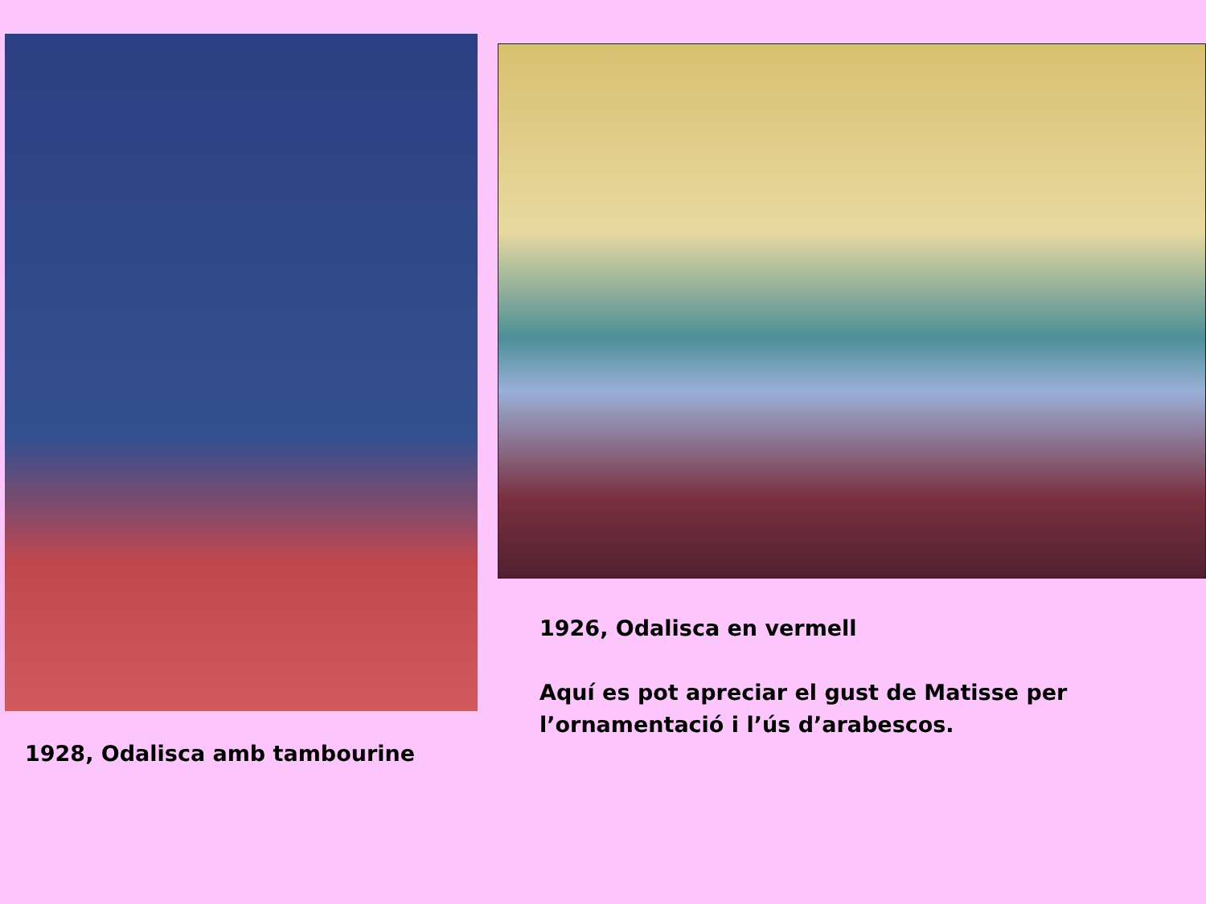1928, Odalisca amb tambourine
1926, Odalisca en vermell
Aquí es pot apreciar el gust de Matisse per l’ornamentació i l’ús d’arabescos.